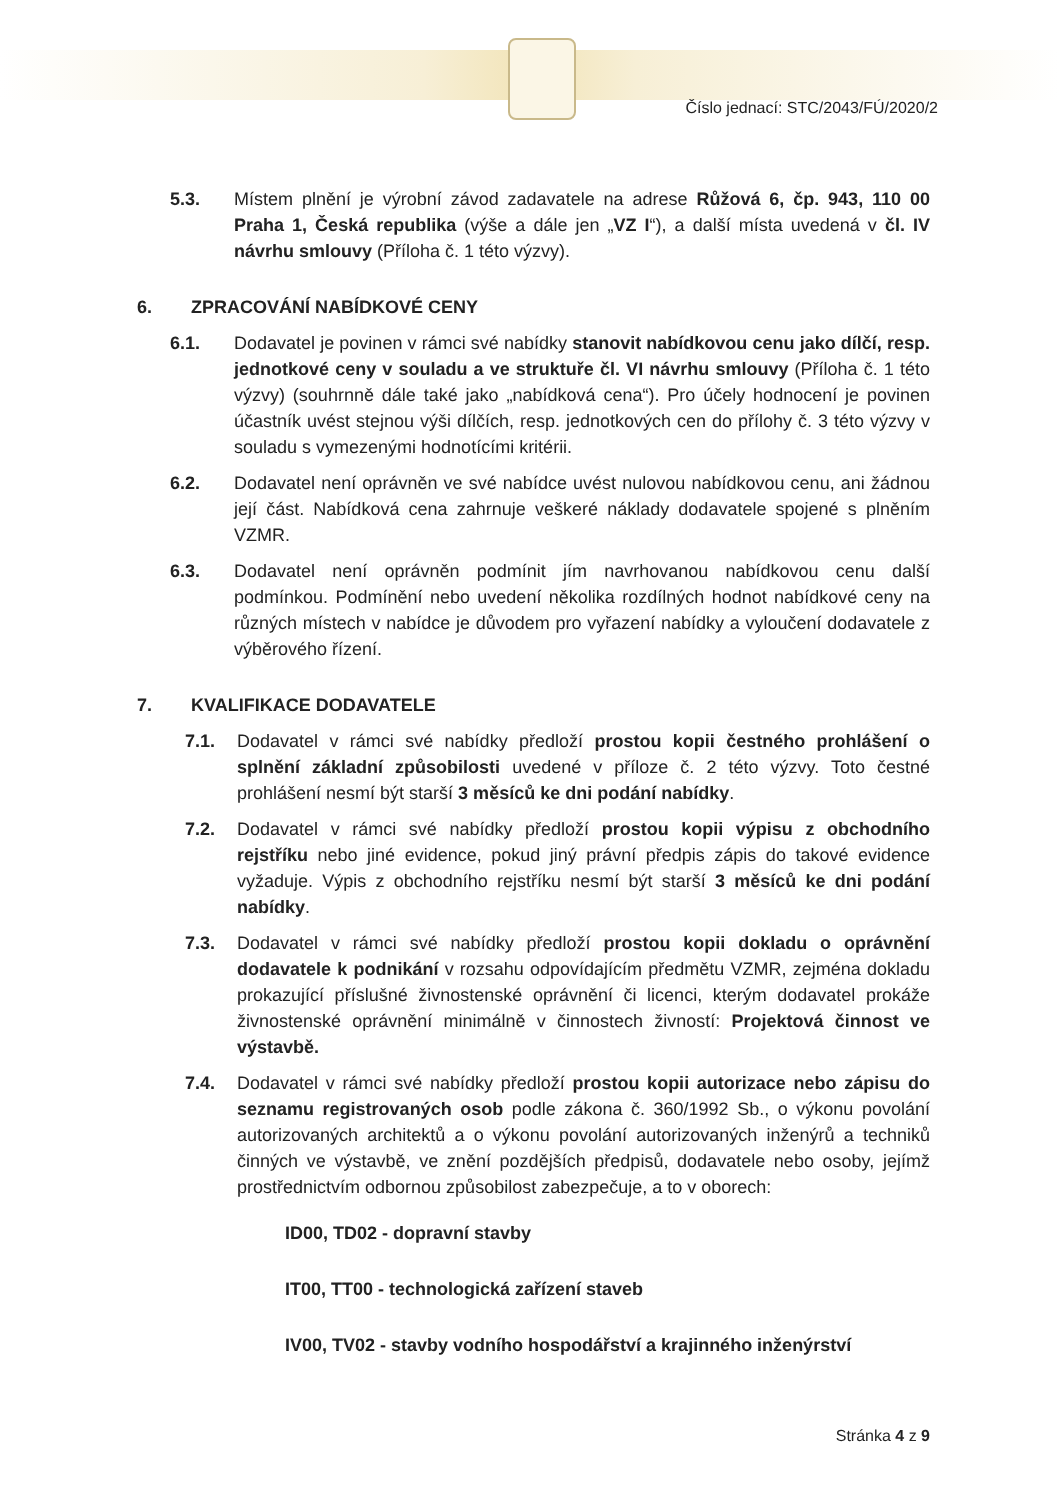Číslo jednací: STC/2043/FÚ/2020/2
5.3. Místem plnění je výrobní závod zadavatele na adrese Růžová 6, čp. 943, 110 00 Praha 1, Česká republika (výše a dále jen „VZ I“), a další místa uvedená v čl. IV návrhu smlouvy (Příloha č. 1 této výzvy).
6. ZPRACOVÁNÍ NABÍDKOVÉ CENY
6.1. Dodavatel je povinen v rámci své nabídky stanovit nabídkovou cenu jako dílčí, resp. jednotkové ceny v souladu a ve struktuře čl. VI návrhu smlouvy (Příloha č. 1 této výzvy) (souhrnně dále také jako „nabídková cena“). Pro účely hodnocení je povinen účastník uvést stejnou výši dílčích, resp. jednotkových cen do přílohy č. 3 této výzvy v souladu s vymezenými hodnotícími kritérii.
6.2. Dodavatel není oprávněn ve své nabídce uvést nulovou nabídkovou cenu, ani žádnou její část. Nabídková cena zahrnuje veškeré náklady dodavatele spojené s plněním VZMR.
6.3. Dodavatel není oprávněn podmínit jím navrhovanou nabídkovou cenu další podmínkou. Podmínění nebo uvedení několika rozdílných hodnot nabídkové ceny na různých místech v nabídce je důvodem pro vyřazení nabídky a vyloučení dodavatele z výběrového řízení.
7. KVALIFIKACE DODAVATELE
7.1. Dodavatel v rámci své nabídky předloží prostou kopii čestného prohlášení o splnění základní způsobilosti uvedené v příloze č. 2 této výzvy. Toto čestné prohlášení nesmí být starší 3 měsíců ke dni podání nabídky.
7.2. Dodavatel v rámci své nabídky předloží prostou kopii výpisu z obchodního rejstříku nebo jiné evidence, pokud jiný právní předpis zápis do takové evidence vyžaduje. Výpis z obchodního rejstříku nesmí být starší 3 měsíců ke dni podání nabídky.
7.3. Dodavatel v rámci své nabídky předloží prostou kopii dokladu o oprávnění dodavatele k podnikání v rozsahu odpovídajícím předmětu VZMR, zejména dokladu prokazující příslušné živnostenské oprávnění či licenci, kterým dodavatel prokáže živnostenské oprávnění minimálně v činnostech živností: Projektová činnost ve výstavbě.
7.4. Dodavatel v rámci své nabídky předloží prostou kopii autorizace nebo zápisu do seznamu registrovaných osob podle zákona č. 360/1992 Sb., o výkonu povolání autorizovaných architektů a o výkonu povolání autorizovaných inženýrů a techniků činných ve výstavbě, ve znění pozdějších předpisů, dodavatele nebo osoby, jejímž prostřednictvím odbornou způsobilost zabezpečuje, a to v oborech:
ID00, TD02 - dopravní stavby
IT00, TT00 - technologická zařízení staveb
IV00, TV02 - stavby vodního hospodářství a krajinného inženýrství
Stránka 4 z 9